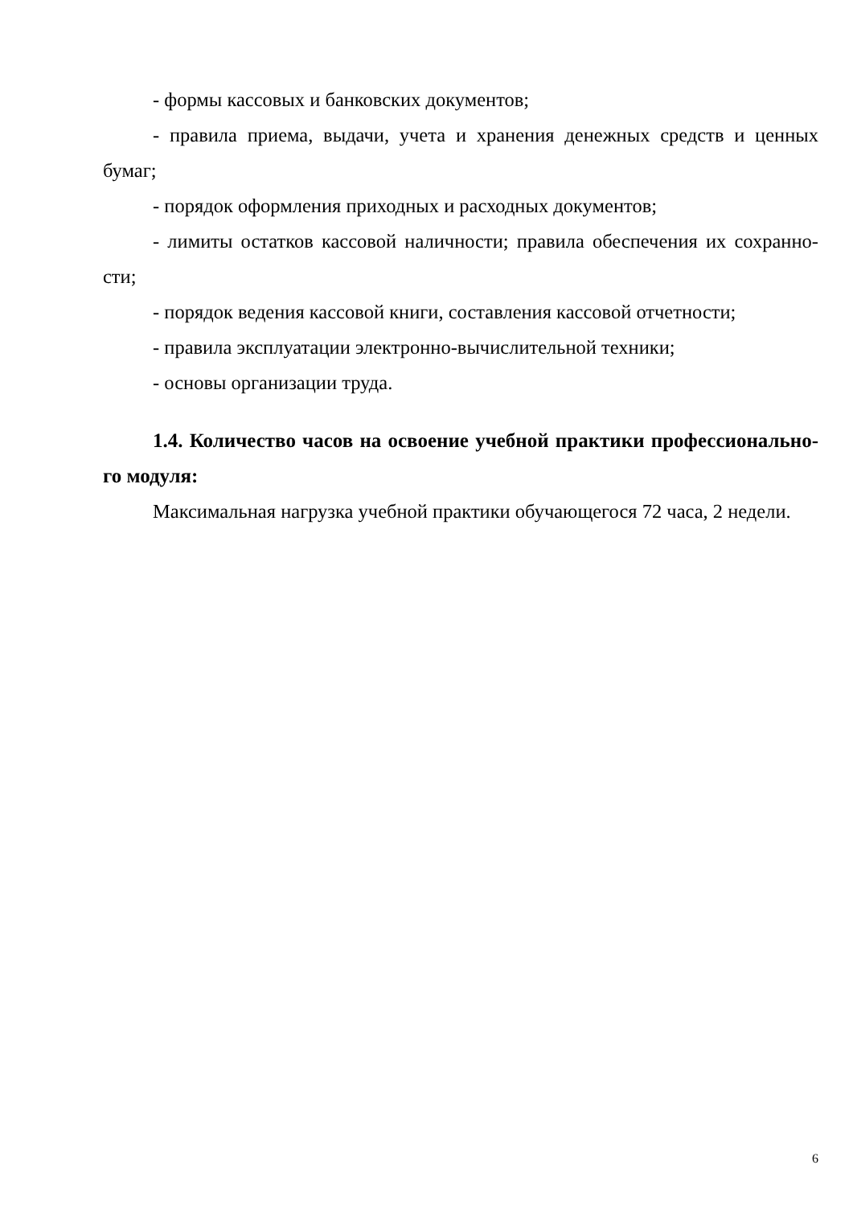- формы кассовых и банковских документов;
- правила приема, выдачи, учета и хранения денежных средств и ценных бумаг;
- порядок оформления приходных и расходных документов;
- лимиты остатков кассовой наличности; правила обеспечения их сохранно-сти;
- порядок ведения кассовой книги, составления кассовой отчетности;
- правила эксплуатации электронно-вычислительной техники;
- основы организации труда.
1.4. Количество часов на освоение учебной практики профессионально-го модуля:
Максимальная нагрузка учебной практики обучающегося 72 часа, 2 недели.
6